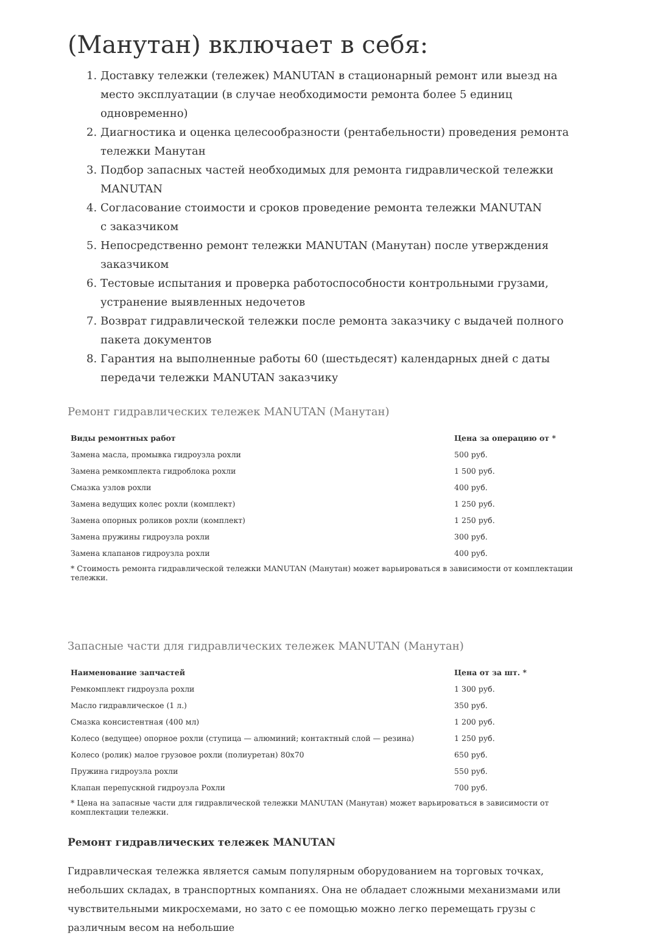(Манутан) включает в себя:
1. Доставку тележки (тележек) MANUTAN в стационарный ремонт или выезд на место эксплуатации (в случае необходимости ремонта более 5 единиц одновременно)
2. Диагностика и оценка целесообразности (рентабельности) проведения ремонта тележки Манутан
3. Подбор запасных частей необходимых для ремонта гидравлической тележки MANUTAN
4. Согласование стоимости и сроков проведение ремонта тележки MANUTAN
с заказчиком
5. Непосредственно ремонт тележки MANUTAN (Манутан) после утверждения заказчиком
6. Тестовые испытания и проверка работоспособности контрольными грузами, устранение выявленных недочетов
7. Возврат гидравлической тележки после ремонта заказчику с выдачей полного пакета документов
8. Гарантия на выполненные работы 60 (шестьдесят) календарных дней с даты передачи тележки MANUTAN заказчику
Ремонт гидравлических тележек MANUTAN (Манутан)
| Виды ремонтных работ | Цена за операцию от * |
| --- | --- |
| Замена масла, промывка гидроузла рохли | 500 руб. |
| Замена ремкомплекта гидроблока рохли | 1 500 руб. |
| Смазка узлов рохли | 400 руб. |
| Замена ведущих колес рохли (комплект) | 1 250 руб. |
| Замена опорных роликов рохли (комплект) | 1 250 руб. |
| Замена пружины гидроузла рохли | 300 руб. |
| Замена клапанов гидроузла рохли | 400 руб. |
* Стоимость ремонта гидравлической тележки MANUTAN (Манутан) может варьироваться в зависимости от комплектации тележки.
Запасные части для гидравлических тележек MANUTAN (Манутан)
| Наименование запчастей | Цена от за шт. * |
| --- | --- |
| Ремкомплект гидроузла рохли | 1 300 руб. |
| Масло гидравлическое (1 л.) | 350 руб. |
| Смазка консистентная (400 мл) | 1 200 руб. |
| Колесо (ведущее) опорное рохли (ступица — алюминий; контактный слой — резина) | 1 250 руб. |
| Колесо (ролик) малое грузовое рохли (полиуретан) 80х70 | 650 руб. |
| Пружина гидроузла рохли | 550 руб. |
| Клапан перепускной гидроузла Рохли | 700 руб. |
* Цена на запасные части для гидравлической тележки MANUTAN (Манутан) может варьироваться в зависимости от комплектации тележки.
Ремонт гидравлических тележек MANUTAN
Гидравлическая тележка является самым популярным оборудованием на торговых точках, небольших складах, в транспортных компаниях. Она не обладает сложными механизмами или чувствительными микросхемами, но зато с ее помощью можно легко перемещать грузы с различным весом на небольшие